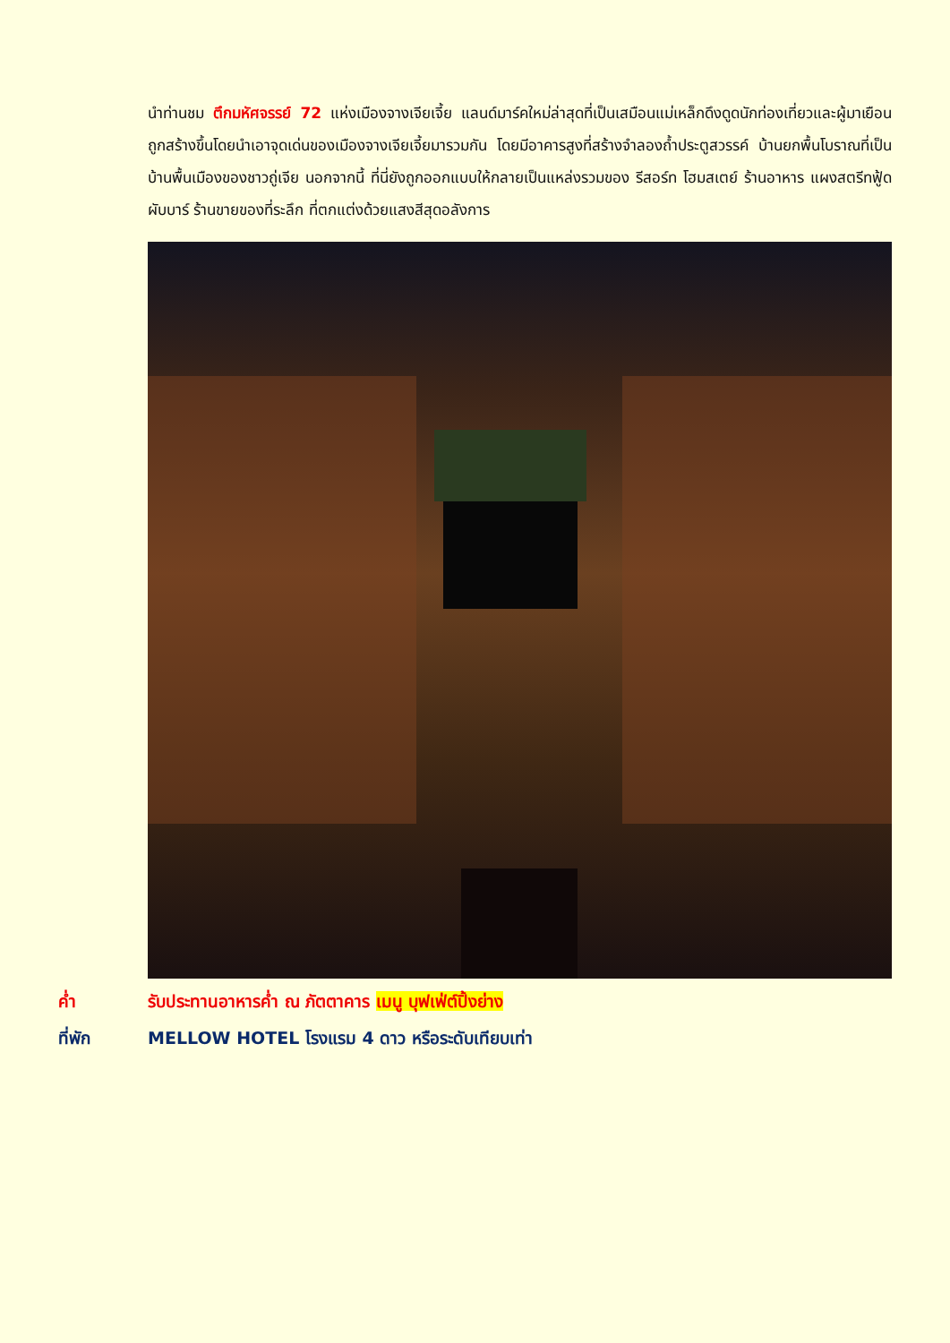นำท่านชม ตึกมหัศจรรย์ 72 แห่งเมืองจางเจียเจี้ย แลนด์มาร์คใหม่ล่าสุดที่เป็นเสมือนแม่เหล็กดึงดูดนักท่องเที่ยวและผู้มาเยือน ถูกสร้างขึ้นโดยนำเอาจุดเด่นของเมืองจางเจียเจี้ยมารวมกัน โดยมีอาคารสูงที่สร้างจำลองถ้ำประตูสวรรค์ บ้านยกพื้นโบราณที่เป็นบ้านพื้นเมืองของชาวถู่เจีย นอกจากนี้ ที่นี่ยังถูกออกแบบให้กลายเป็นแหล่งรวมของ รีสอร์ท โฮมสเตย์ ร้านอาหาร แผงสตรีทฟู้ด ผับบาร์ ร้านขายของที่ระลึก ที่ตกแต่งด้วยแสงสีสุดอลังการ
ค่ำ รับประทานอาหารค่ำ ณ ภัตตาคาร เมนู บุฟเฟ่ต์ปิ้งย่าง
ที่พัก MELLOW HOTEL โรงแรม 4 ดาว หรือระดับเทียบเท่า